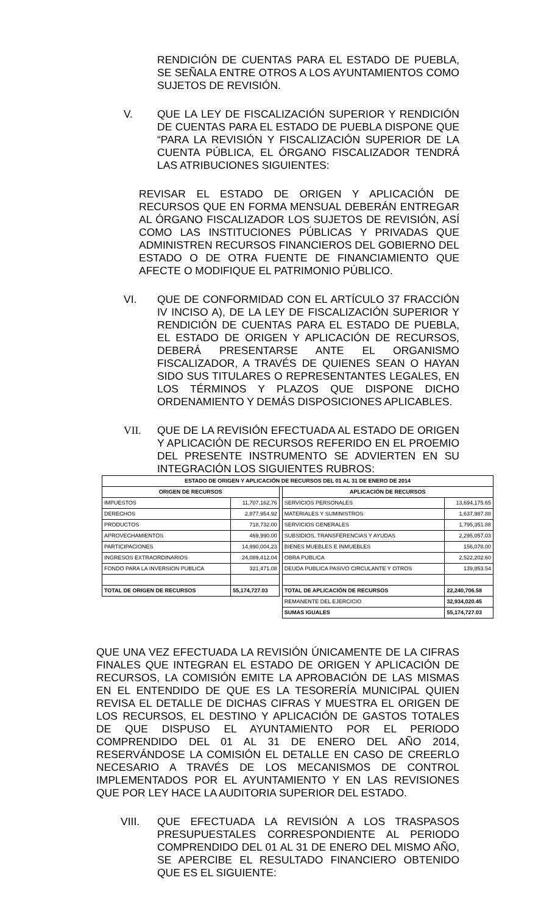RENDICIÓN DE CUENTAS PARA EL ESTADO DE PUEBLA, SE SEÑALA ENTRE OTROS A LOS AYUNTAMIENTOS COMO SUJETOS DE REVISIÓN.
V. QUE LA LEY DE FISCALIZACIÓN SUPERIOR Y RENDICIÓN DE CUENTAS PARA EL ESTADO DE PUEBLA DISPONE QUE “PARA LA REVISIÓN Y FISCALIZACIÓN SUPERIOR DE LA CUENTA PÚBLICA, EL ÓRGANO FISCALIZADOR TENDRÁ LAS ATRIBUCIONES SIGUIENTES:
REVISAR EL ESTADO DE ORIGEN Y APLICACIÓN DE RECURSOS QUE EN FORMA MENSUAL DEBERÁN ENTREGAR AL ÓRGANO FISCALIZADOR LOS SUJETOS DE REVISIÓN, ASÍ COMO LAS INSTITUCIONES PÚBLICAS Y PRIVADAS QUE ADMINISTREN RECURSOS FINANCIEROS DEL GOBIERNO DEL ESTADO O DE OTRA FUENTE DE FINANCIAMIENTO QUE AFECTE O MODIFIQUE EL PATRIMONIO PÚBLICO.
VI. QUE DE CONFORMIDAD CON EL ARTÍCULO 37 FRACCIÓN IV INCISO A), DE LA LEY DE FISCALIZACIÓN SUPERIOR Y RENDICIÓN DE CUENTAS PARA EL ESTADO DE PUEBLA, EL ESTADO DE ORIGEN Y APLICACIÓN DE RECURSOS, DEBERÁ PRESENTARSE ANTE EL ORGANISMO FISCALIZADOR, A TRAVÉS DE QUIENES SEAN O HAYAN SIDO SUS TITULARES O REPRESENTANTES LEGALES, EN LOS TÉRMINOS Y PLAZOS QUE DISPONE DICHO ORDENAMIENTO Y DEMÁS DISPOSICIONES APLICABLES.
VII. QUE DE LA REVISIÓN EFECTUADA AL ESTADO DE ORIGEN Y APLICACIÓN DE RECURSOS REFERIDO EN EL PROEMIO DEL PRESENTE INSTRUMENTO SE ADVIERTEN EN SU INTEGRACIÓN LOS SIGUIENTES RUBROS:
| ESTADO DE ORIGEN Y APLICACIÓN DE RECURSOS DEL 01 AL 31 DE ENERO DE 2014 | | | | |
| --- | --- | --- | --- | --- |
| ORIGEN DE RECURSOS | | | APLICACIÓN DE RECURSOS | |
| IMPUESTOS | 11,707,162.76 | | SERVICIOS PERSONALES | 13,694,175.65 |
| DERECHOS | 2,877,954.92 | | MATERIALES Y SUMINISTROS | 1,637,987.88 |
| PRODUCTOS | 718,732.00 | | SERVICIOS GENERALES | 1,795,351.88 |
| APROVECHAMIENTOS | 469,990.00 | | SUBSIDIOS, TRANSFERENCIAS Y AYUDAS | 2,295,057.03 |
| PARTICIPACIONES | 14,990,004.23 | | BIENES MUEBLES E INMUEBLES | 156,078.00 |
| INGRESOS EXTRAORDINARIOS | 24,089,412.04 | | OBRA PUBLICA | 2,522,202.60 |
| FONDO PARA LA INVERSION PUBLICA | 321,471.08 | | DEUDA PUBLICA PASIVO CIRCULANTE Y OTROS | 139,853.54 |
| TOTAL DE ORIGEN DE RECURSOS | 55,174,727.03 | | TOTAL DE APLICACIÓN DE RECURSOS | 22,240,706.58 |
| | | | REMANENTE DEL EJERCICIO | 32,934,020.45 |
| | | | SUMAS IGUALES | 55,174,727.03 |
QUE UNA VEZ EFECTUADA LA REVISIÓN ÚNICAMENTE DE LA CIFRAS FINALES QUE INTEGRAN EL ESTADO DE ORIGEN Y APLICACIÓN DE RECURSOS, LA COMISIÓN EMITE LA APROBACIÓN DE LAS MISMAS EN EL ENTENDIDO DE QUE ES LA TESORERÍA MUNICIPAL QUIEN REVISA EL DETALLE DE DICHAS CIFRAS Y MUESTRA EL ORIGEN DE LOS RECURSOS, EL DESTINO Y APLICACIÓN DE GASTOS TOTALES DE QUE DISPUSO EL AYUNTAMIENTO POR EL PERIODO COMPRENDIDO DEL 01 AL 31 DE ENERO DEL AÑO 2014, RESERVÁNDOSE LA COMISIÓN EL DETALLE EN CASO DE CREERLO NECESARIO A TRAVÉS DE LOS MECANISMOS DE CONTROL IMPLEMENTADOS POR EL AYUNTAMIENTO Y EN LAS REVISIONES QUE POR LEY HACE LA AUDITORIA SUPERIOR DEL ESTADO.
VIII. QUE EFECTUADA LA REVISIÓN A LOS TRASPASOS PRESUPUESTALES CORRESPONDIENTE AL PERIODO COMPRENDIDO DEL 01 AL 31 DE ENERO DEL MISMO AÑO, SE APERCIBE EL RESULTADO FINANCIERO OBTENIDO QUE ES EL SIGUIENTE: